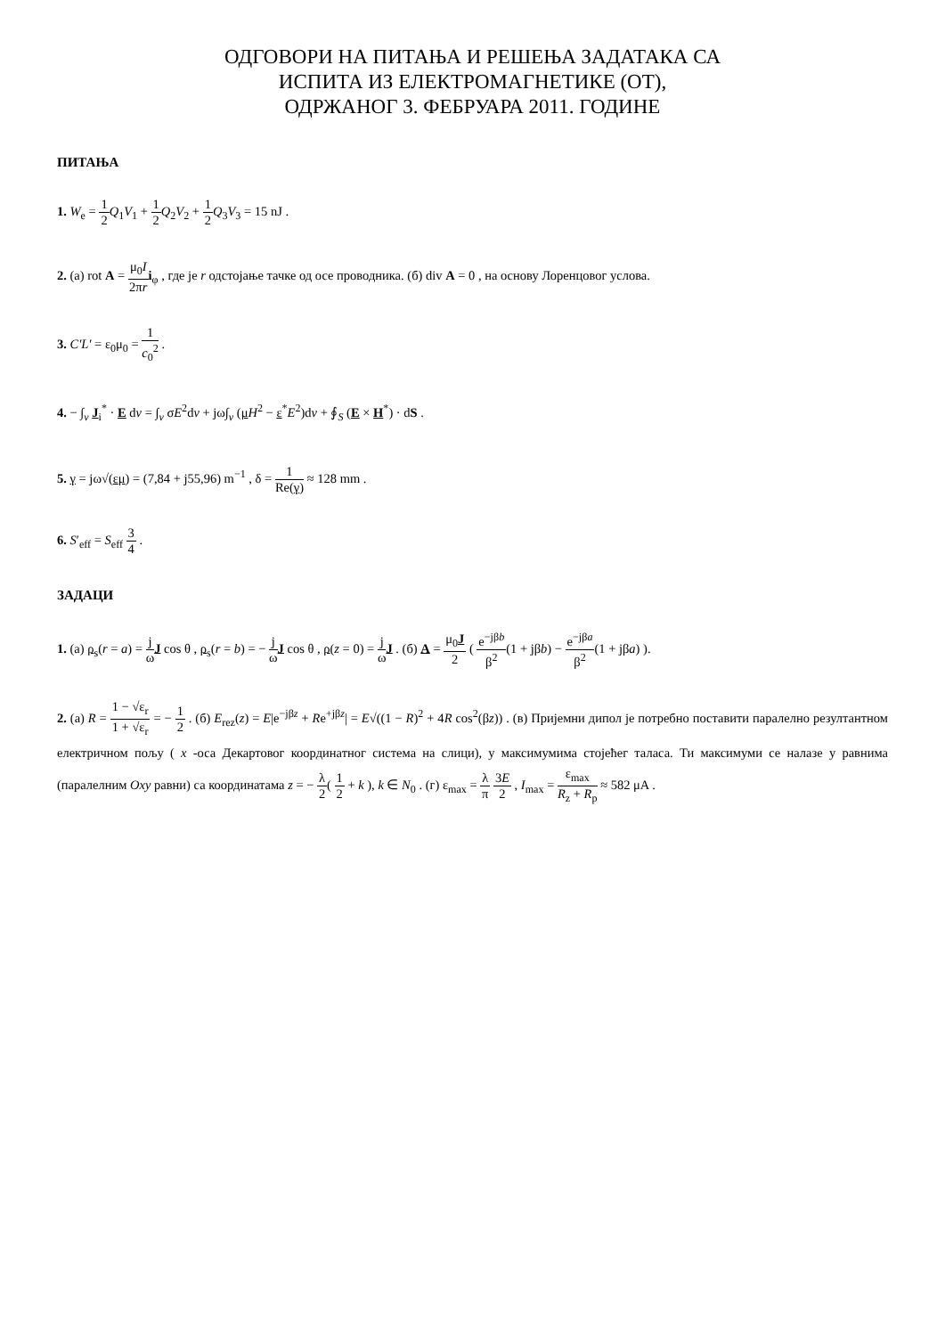ОДГОВОРИ НА ПИТАЊА И РЕШЕЊА ЗАДАТАКА СА
ИСПИТА ИЗ ЕЛЕКТРОМАГНЕТИКЕ (ОТ),
ОДРЖАНОГ 3. ФЕБРУАРА 2011. ГОДИНЕ
ПИТАЊА
1. W<sub>e</sub> = 1 2 Q<sub>1</sub>V<sub>1</sub> + 1 2 Q<sub>2</sub>V<sub>2</sub> + 1 2 Q<sub>3</sub>V<sub>3</sub> = 15 nJ .
2. (а) rot A = μ<sub>0</sub>I 2πr i<sub>φ</sub> , где је r одстојање тачке од осе проводника. (б) div A = 0 , на основу Лоренцовог услова.
3. C'L' = ε<sub>0</sub>μ<sub>0</sub> = 1 c<sub>0</sub><sup>2</sup> .
4. − ∫<sub>v</sub> J<sub>i</sub><sup>*</sup> · E dv = ∫<sub>v</sub> σE<sup>2</sup>dv + jω∫<sub>v</sub> (μH<sup>2</sup> − ε<sup>*</sup>E<sup>2</sup>)dv + ∮<sub>S</sub> (E × H<sup>*</sup>) · dS .
5. γ = jω√(εμ) = (7,84 + j55,96) m<sup>−1</sup> , δ = 1 Re(γ) ≈ 128 mm .
6. S′<sub>eff</sub> = S<sub>eff</sub> 3 4 .
ЗАДАЦИ
1. (а) ρ<sub>s</sub>(r = a) = j ω J cos θ , ρ<sub>s</sub>(r = b) = − j ω J cos θ , ρ(z = 0) = j ω J . (б) A = μ<sub>0</sub>J 2 ( e<sup>−jβb</sup> β<sup>2</sup>(1 + jβb) − e<sup>−jβa</sup> β<sup>2</sup>(1 + jβa) ).
2. (а) R = 1 − √ε<sub>r</sub> 1 + √ε<sub>r</sub> = − 1 2 . (б) E<sub>rez</sub>(z) = E|e<sup>−jβz</sup> + Re<sup>+jβz</sup>| = E√((1 − R)<sup>2</sup> + 4R cos<sup>2</sup>(βz)) . (в) Пријемни дипол је потребно поставити паралелно резултантном електричном пољу ( x -оса Декартовог координатног система на слици), у максимумима стојећег таласа. Ти максимуми се налазе у равнима (паралелним Oxy равни) са координатама z = − λ 2( 1 2 + k ), k ∈ N<sub>0</sub> . (г) ε<sub>max</sub> = λ π 3E 2 , I<sub>max</sub> = ε<sub>max</sub> R<sub>z</sub> + R<sub>p</sub> ≈ 582 μA .